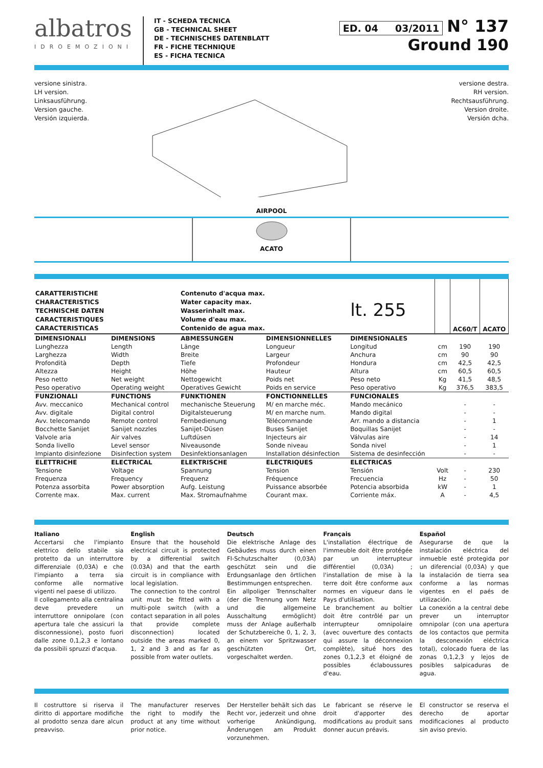albatros
IDROEMOZIONI
IT - SCHEDA TECNICA
GB - TECHNICAL SHEET
DE - TECHNISCHES DATENBLATT
FR - FICHE TECHNIQUE
ES - FICHA TECNICA
ED. 04 03/2011 N° 137
Ground 190
versione sinistra.
LH version.
Linksausführung.
Version gauche.
Versión izquierda.
versione destra.
RH version.
Rechtsausführung.
Version droite.
Versión dcha.
AIRPOOL
ACATO
| CARATTERISTICHE CHARACTERISTICS TECHNISCHE DATEN CARACTERISTIQUES CARACTERISTICAS | | Contenuto d'acqua max. Water capacity max. Wasserinhalt max. Volume d'eau max. Contenido de agua max. | | lt. 255 | | AC60/T | ACATO |
| DIMENSIONALI | DIMENSIONS | ABMESSUNGEN | DIMENSIONNELLES | DIMENSIONALES | | | |
| Lunghezza | Length | Länge | Longueur | Longitud | cm | 190 | 190 |
| Larghezza | Width | Breite | Largeur | Anchura | cm | 90 | 90 |
| Profondità | Depth | Tiefe | Profondeur | Hondura | cm | 42,5 | 42,5 |
| Altezza | Height | Höhe | Hauteur | Altura | cm | 60,5 | 60,5 |
| Peso netto | Net weight | Nettogewicht | Poids net | Peso neto | Kg | 41,5 | 48,5 |
| Peso operativo | Operating weight | Operatives Gewicht | Poids en service | Peso operativo | Kg | 376,5 | 383,5 |
| FUNZIONALI | FUNCTIONS | FUNKTIONEN | FONCTIONNELLES | FUNCIONALES | | | |
| Avv. meccanico | Mechanical control | mechanische Steuerung | M/ en marche méc. | Mando mecánico | | - | - |
| Avv. digitale | Digital control | Digitalsteuerung | M/ en marche num. | Mando digital | | - | - |
| Avv. telecomando | Remote control | Fernbedienung | Télécommande | Arr. mando a distancia | | - | 1 |
| Bocchette Sanijet | Sanijet nozzles | Sanijet-Düsen | Buses Sanijet | Boquillas Sanijet | | - | - |
| Valvole aria | Air valves | Luftdüsen | Injecteurs air | Válvulas aire | | - | 14 |
| Sonda livello | Level sensor | Niveausonde | Sonde niveau | Sonda nivel | | - | 1 |
| Impianto disinfezione | Disinfection system | Desinfektionsanlagen | Installation désinfection | Sistema de desinfección | | - | - |
| ELETTRICHE | ELECTRICAL | ELEKTRISCHE | ELECTRIQUES | ELECTRICAS | | | |
| Tensione | Voltage | Spannung | Tension | Tensión | Volt | - | 230 |
| Frequenza | Frequency | Frequenz | Fréquence | Frecuencia | Hz | - | 50 |
| Potenza assorbita | Power absorption | Aufg. Leistung | Puissance absorbée | Potencia absorbida | kW | - | 1 |
| Corrente max. | Max. current | Max. Stromaufnahme | Courant max. | Corriente máx. | A | - | 4,5 |
Italiano
Accertarsi che l'impianto elettrico dello stabile sia protetto da un interruttore differenziale (0,03A) e che l'impianto a terra sia conforme alle normative vigenti nel paese di utilizzo.
Il collegamento alla centralina deve prevedere un interruttore onnipolare (con apertura tale che assicuri la disconnessione), posto fuori dalle zone 0,1,2,3 e lontano da possibili spruzzi d'acqua.
English
Ensure that the household electrical circuit is protected by a differential switch (0.03A) and that the earth circuit is in compliance with local legislation.
The connection to the control unit must be fitted with a multi-pole switch (with a contact separation in all poles that provide complete disconnection) located outside the areas marked 0, 1, 2 and 3 and as far as possible from water outlets.
Deutsch
Die elektrische Anlage des Gebäudes muss durch einen FI-Schutzschalter (0,03A) geschützt sein und die Erdungsanlage den örtlichen Bestimmungen entsprechen.
Ein allpoliger Trennschalter (der die Trennung vom Netz und die allgemeine Ausschaltung ermöglicht) muss der Anlage außerhalb der Schutzbereiche 0, 1, 2, 3, an einem vor Spritzwasser geschützten Ort, vorgeschaltet werden.
Français
L'installation électrique de l'immeuble doit être protégée par un interrupteur différentiel (0,03A) ; l'installation de mise à la terre doit être conforme aux normes en vigueur dans le Pays d'utilisation.
Le branchement au boîtier doit être contrôlé par un interrupteur omnipolaire (avec ouverture des contacts qui assure la déconnexion complète), situé hors des zones 0,1,2,3 et éloigné de possibles éclaboussures d'eau.
Español
Asegurarse de que la instalación eléctrica del inmueble esté protegida por un diferencial (0,03A) y que la instalación de tierra sea conforme a las normas vigentes en el paés de utilización.
La conexión a la central debe prever un interruptor omnipolar (con una apertura de los contactos que permita la desconexión eléctrica total), colocado fuera de las zonas 0,1,2,3 y lejos de posibles salpicaduras de agua.
Il costruttore si riserva il diritto di apportare modifiche al prodotto senza dare alcun preavviso.
The manufacturer reserves the right to modify the product at any time without prior notice.
Der Hersteller behält sich das Recht vor, jederzeit und ohne vorherige Ankündigung, Änderungen am Produkt vorzunehmen.
Le fabricant se réserve le droit d'apporter des modifications au produit sans donner aucun préavis.
El constructor se reserva el derecho de aportar modificaciones al producto sin aviso previo.